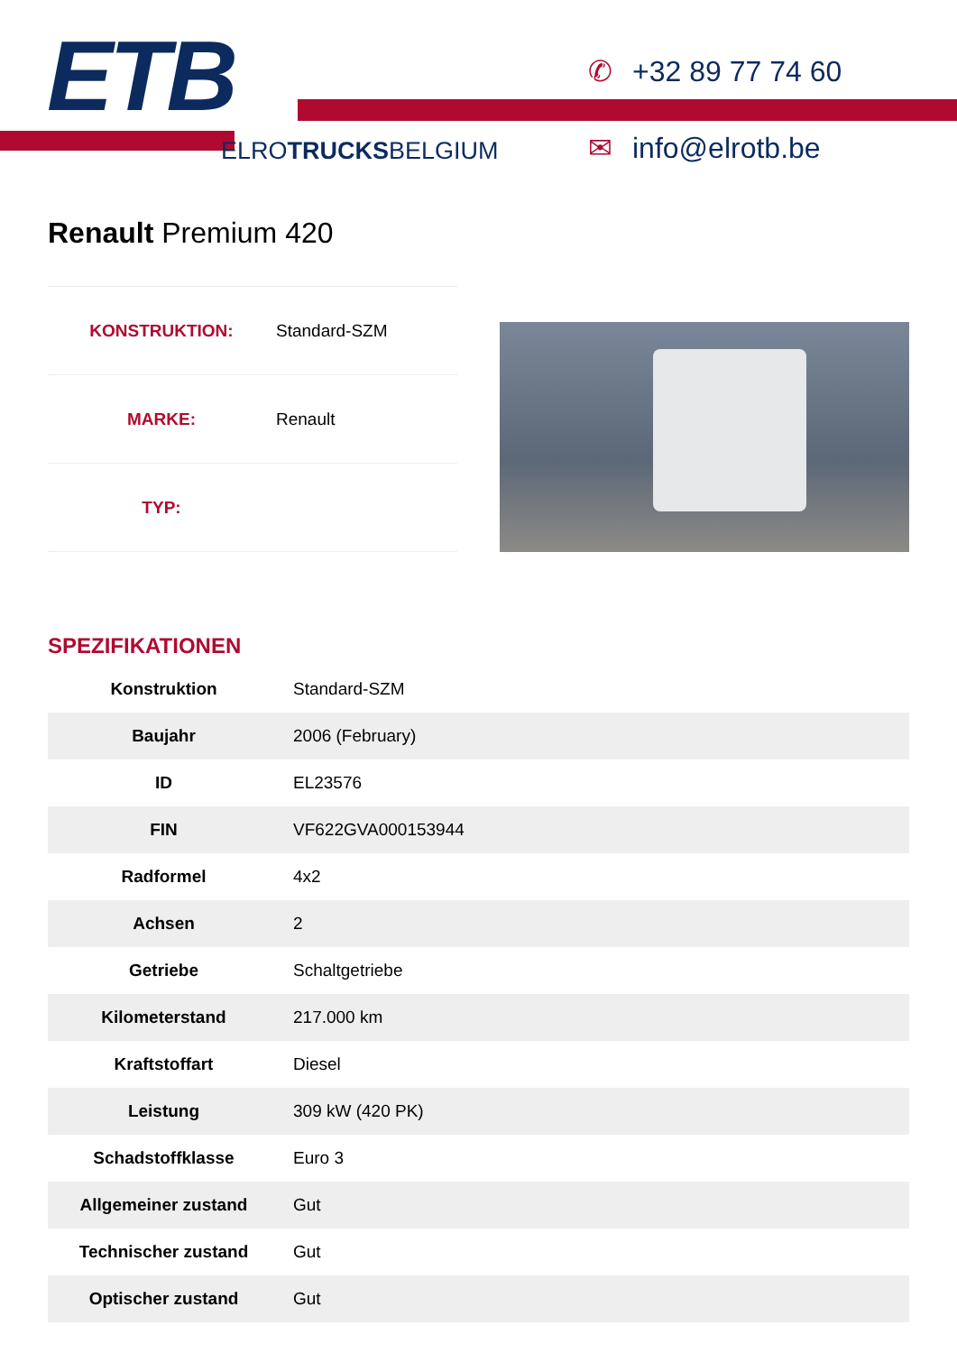ETB
ELROTRUCKSBELGIUM
✆ +32 89 77 74 60
✉ info@elrotb.be
Renault Premium 420
| KONSTRUKTION: | Standard-SZM |
| MARKE: | Renault |
| TYP: | |
SPEZIFIKATIONEN
| Konstruktion | Standard-SZM |
| Baujahr | 2006 (February) |
| ID | EL23576 |
| FIN | VF622GVA000153944 |
| Radformel | 4x2 |
| Achsen | 2 |
| Getriebe | Schaltgetriebe |
| Kilometerstand | 217.000 km |
| Kraftstoffart | Diesel |
| Leistung | 309 kW (420 PK) |
| Schadstoffklasse | Euro 3 |
| Allgemeiner zustand | Gut |
| Technischer zustand | Gut |
| Optischer zustand | Gut |